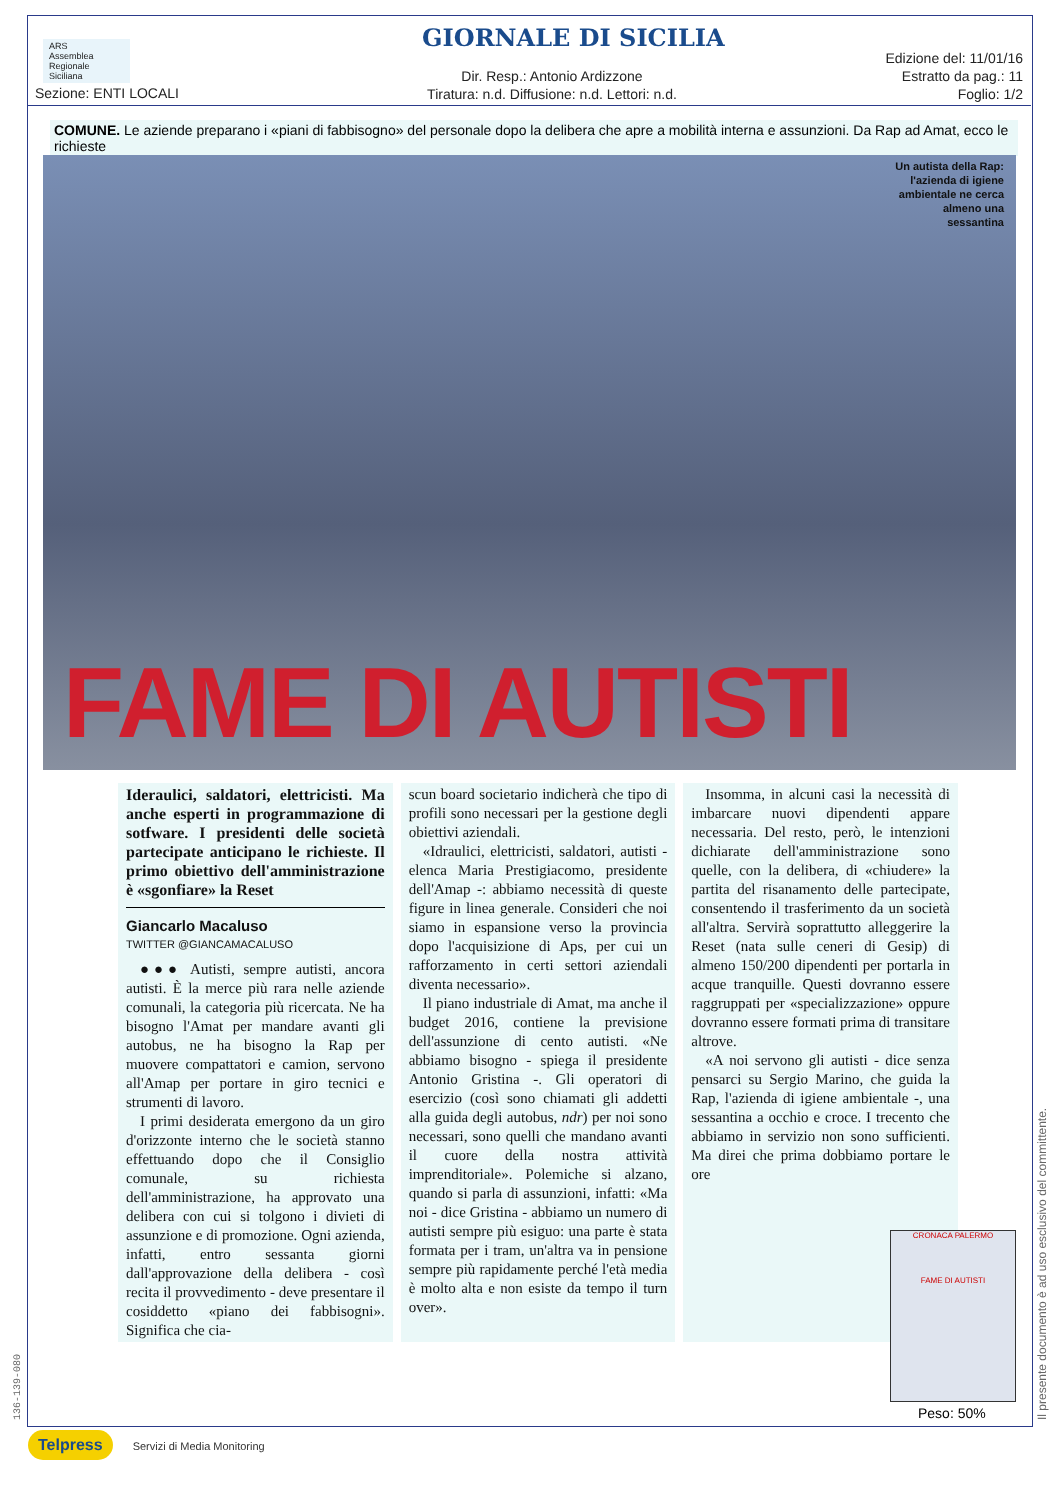ARS
Assemblea Regionale Siciliana
GIORNALE DI SICILIA
Edizione del: 11/01/16
Estratto da pag.: 11
Foglio: 1/2
Dir. Resp.: Antonio Ardizzone
Tiratura: n.d. Diffusione: n.d. Lettori: n.d.
Sezione: ENTI LOCALI
COMUNE. Le aziende preparano i «piani di fabbisogno» del personale dopo la delibera che apre a mobilità interna e assunzioni. Da Rap ad Amat, ecco le richieste
Un autista della Rap: l'azienda di igiene ambientale ne cerca almeno una sessantina
FAME DI AUTISTI
Ideraulici, saldatori, elettricisti. Ma anche esperti in programmazione di sotfware. I presidenti delle società partecipate anticipano le richieste. Il primo obiettivo dell'amministrazione è «sgonfiare» la Reset
Giancarlo Macaluso
TWITTER @GIANCAMACALUSO
●●● Autisti, sempre autisti, ancora autisti. È la merce più rara nelle aziende comunali, la categoria più ricercata. Ne ha bisogno l'Amat per mandare avanti gli autobus, ne ha bisogno la Rap per muovere compattatori e camion, servono all'Amap per portare in giro tecnici e strumenti di lavoro.
I primi desiderata emergono da un giro d'orizzonte interno che le società stanno effettuando dopo che il Consiglio comunale, su richiesta dell'amministrazione, ha approvato una delibera con cui si tolgono i divieti di assunzione e di promozione. Ogni azienda, infatti, entro sessanta giorni dall'approvazione della delibera - così recita il provvedimento - deve presentare il cosiddetto «piano dei fabbisogni». Significa che cia-
scun board societario indicherà che tipo di profili sono necessari per la gestione degli obiettivi aziendali.
«Idraulici, elettricisti, saldatori, autisti - elenca Maria Prestigiacomo, presidente dell'Amap -: abbiamo necessità di queste figure in linea generale. Consideri che noi siamo in espansione verso la provincia dopo l'acquisizione di Aps, per cui un rafforzamento in certi settori aziendali diventa necessario».
Il piano industriale di Amat, ma anche il budget 2016, contiene la previsione dell'assunzione di cento autisti. «Ne abbiamo bisogno - spiega il presidente Antonio Gristina -. Gli operatori di esercizio (così sono chiamati gli addetti alla guida degli autobus, ndr) per noi sono necessari, sono quelli che mandano avanti il cuore della nostra attività imprenditoriale». Polemiche si alzano, quando si parla di assunzioni, infatti: «Ma noi - dice Gristina - abbiamo un numero di autisti sempre più esiguo: una parte è stata formata per i tram, un'altra va in pensione sempre più rapidamente perché l'età media è molto alta e non esiste da tempo il turn over».
Insomma, in alcuni casi la necessità di imbarcare nuovi dipendenti appare necessaria. Del resto, però, le intenzioni dichiarate dell'amministrazione sono quelle, con la delibera, di «chiudere» la partita del risanamento delle partecipate, consentendo il trasferimento da un società all'altra. Servirà soprattutto alleggerire la Reset (nata sulle ceneri di Gesip) di almeno 150/200 dipendenti per portarla in acque tranquille. Questi dovranno essere raggruppati per «specializzazione» oppure dovranno essere formati prima di transitare altrove.
«A noi servono gli autisti - dice senza pensarci su Sergio Marino, che guida la Rap, l'azienda di igiene ambientale -, una sessantina a occhio e croce. I trecento che abbiamo in servizio non sono sufficienti. Ma direi che prima dobbiamo portare le ore
CRONACA PALERMO
FAME DI AUTISTI
Peso: 50%
Il presente documento è ad uso esclusivo del committente.
136-139-080
Telpress Servizi di Media Monitoring